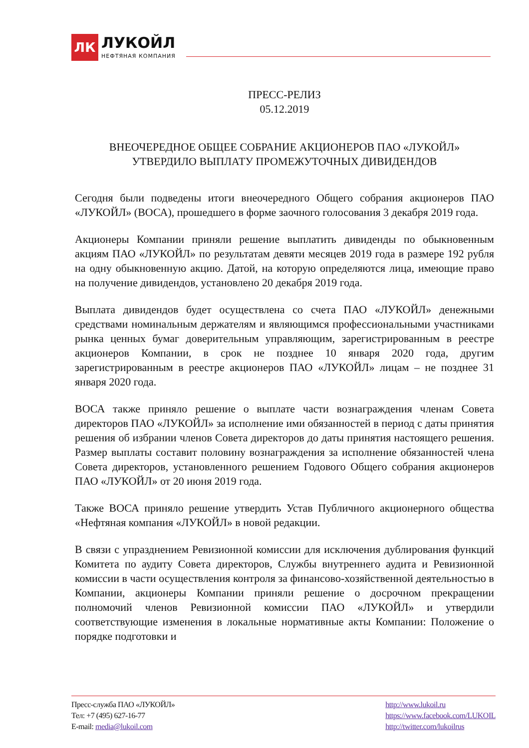ЛК
ЛУКОЙЛ
НЕФТЯНАЯ КОМПАНИЯ
ПРЕСС-РЕЛИЗ
05.12.2019
ВНЕОЧЕРЕДНОЕ ОБЩЕЕ СОБРАНИЕ АКЦИОНЕРОВ ПАО «ЛУКОЙЛ»
УТВЕРДИЛО ВЫПЛАТУ ПРОМЕЖУТОЧНЫХ ДИВИДЕНДОВ
Сегодня были подведены итоги внеочередного Общего собрания акционеров ПАО «ЛУКОЙЛ» (ВОСА), прошедшего в форме заочного голосования 3 декабря 2019 года.
Акционеры Компании приняли решение выплатить дивиденды по обыкновенным акциям ПАО «ЛУКОЙЛ» по результатам девяти месяцев 2019 года в размере 192 рубля на одну обыкновенную акцию. Датой, на которую определяются лица, имеющие право на получение дивидендов, установлено 20 декабря 2019 года.
Выплата дивидендов будет осуществлена со счета ПАО «ЛУКОЙЛ» денежными средствами номинальным держателям и являющимся профессиональными участниками рынка ценных бумаг доверительным управляющим, зарегистрированным в реестре акционеров Компании, в срок не позднее 10 января 2020 года, другим зарегистрированным в реестре акционеров ПАО «ЛУКОЙЛ» лицам – не позднее 31 января 2020 года.
ВОСА также приняло решение о выплате части вознаграждения членам Совета директоров ПАО «ЛУКОЙЛ» за исполнение ими обязанностей в период с даты принятия решения об избрании членов Совета директоров до даты принятия настоящего решения. Размер выплаты составит половину вознаграждения за исполнение обязанностей члена Совета директоров, установленного решением Годового Общего собрания акционеров ПАО «ЛУКОЙЛ» от 20 июня 2019 года.
Также ВОСА приняло решение утвердить Устав Публичного акционерного общества «Нефтяная компания «ЛУКОЙЛ» в новой редакции.
В связи с упразднением Ревизионной комиссии для исключения дублирования функций Комитета по аудиту Совета директоров, Службы внутреннего аудита и Ревизионной комиссии в части осуществления контроля за финансово-хозяйственной деятельностью в Компании, акционеры Компании приняли решение о досрочном прекращении полномочий членов Ревизионной комиссии ПАО «ЛУКОЙЛ» и утвердили соответствующие изменения в локальные нормативные акты Компании: Положение о порядке подготовки и
Пресс-служба ПАО «ЛУКОЙЛ»
Тел: +7 (495) 627-16-77
E-mail: media@lukoil.com
http://www.lukoil.ru
https://www.facebook.com/LUKOIL
http://twitter.com/lukoilrus